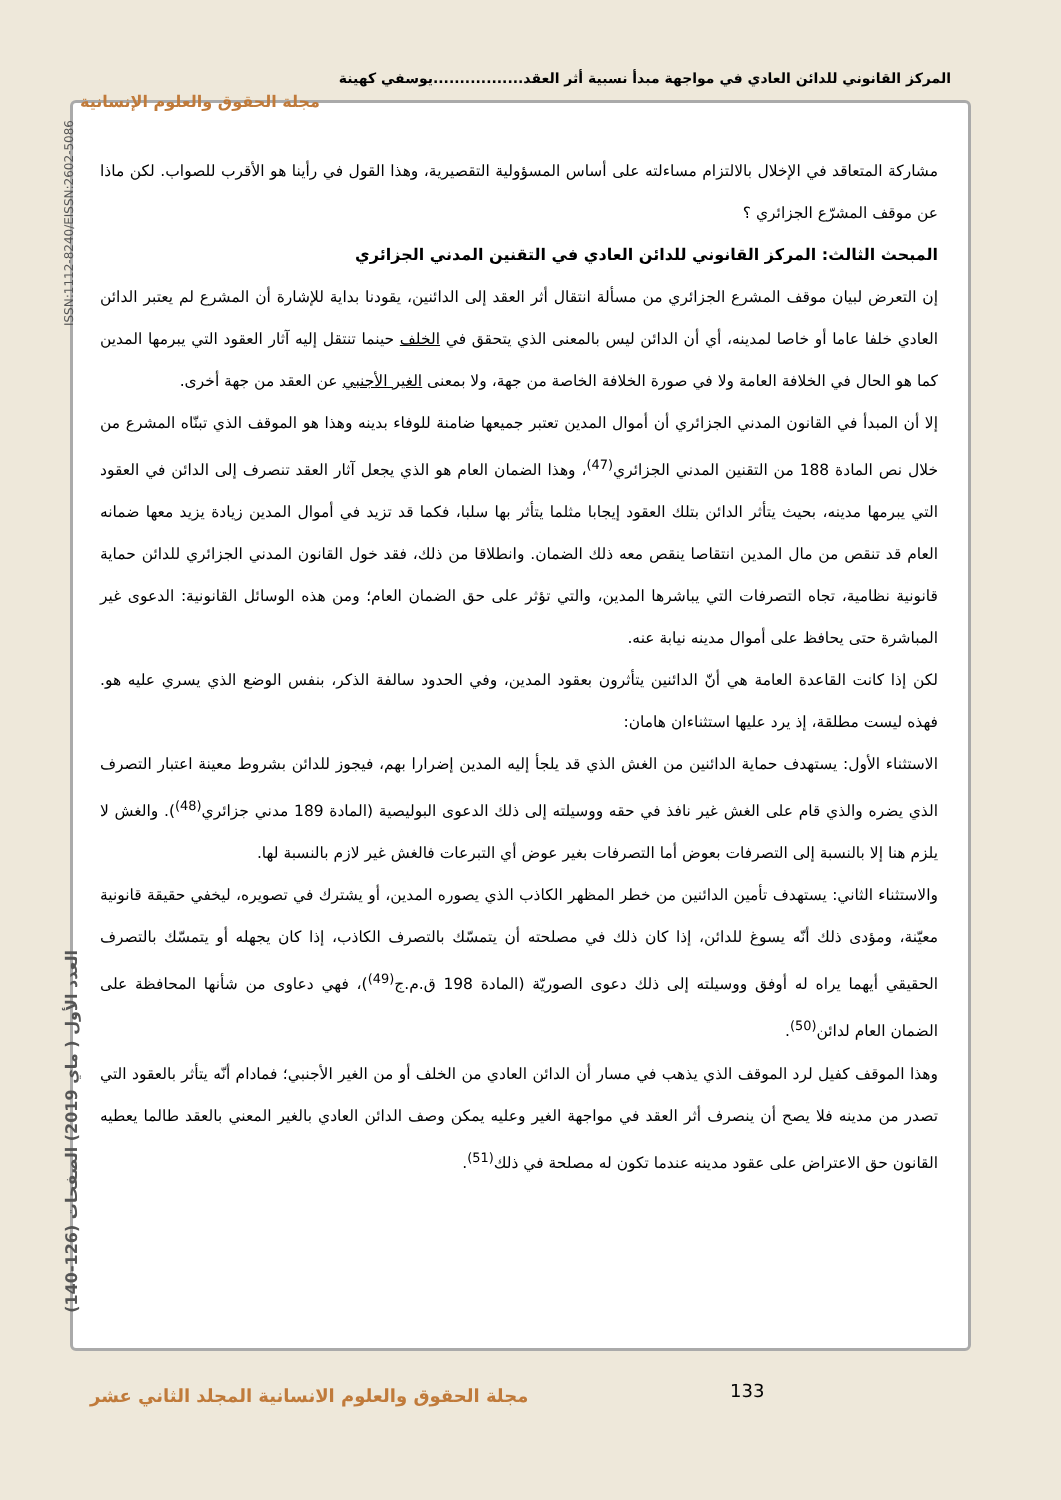المركز القانوني للدائن العادي في مواجهة مبدأ نسبية أثر العقد.................يوسفي كهينة
مجلة الحقوق والعلوم الإنسانية
ISSN:1112-8240/EISSN:2602-5086
العدد الأول ( ماي 2019) الصفحات (126-140)
مشاركة المتعاقد في الإخلال بالالتزام مساءلته على أساس المسؤولية التقصيرية، وهذا القول في رأينا هو الأقرب للصواب. لكن ماذا عن موقف المشرّع الجزائري ؟
المبحث الثالث: المركز القانوني للدائن العادي في التقنين المدني الجزائري
إن التعرض لبيان موقف المشرع الجزائري من مسألة انتقال أثر العقد إلى الدائنين، يقودنا بداية للإشارة أن المشرع لم يعتبر الدائن العادي خلفا عاما أو خاصا لمدينه، أي أن الدائن ليس بالمعنى الذي يتحقق في الخلف حينما تنتقل إليه آثار العقود التي يبرمها المدين كما هو الحال في الخلافة العامة ولا في صورة الخلافة الخاصة من جهة، ولا بمعنى الغير الأجنبي عن العقد من جهة أخرى.
إلا أن المبدأ في القانون المدني الجزائري أن أموال المدين تعتبر جميعها ضامنة للوفاء بدينه وهذا هو الموقف الذي تبنّاه المشرع من خلال نص المادة 188 من التقنين المدني الجزائري<sup>(47)</sup>، وهذا الضمان العام هو الذي يجعل آثار العقد تنصرف إلى الدائن في العقود التي يبرمها مدينه، بحيث يتأثر الدائن بتلك العقود إيجابا مثلما يتأثر بها سلبا، فكما قد تزيد في أموال المدين زيادة يزيد معها ضمانه العام قد تنقص من مال المدين انتقاصا ينقص معه ذلك الضمان. وانطلاقا من ذلك، فقد خول القانون المدني الجزائري للدائن حماية قانونية نظامية، تجاه التصرفات التي يباشرها المدين، والتي تؤثر على حق الضمان العام؛ ومن هذه الوسائل القانونية: الدعوى غير المباشرة حتى يحافظ على أموال مدينه نيابة عنه.
لكن إذا كانت القاعدة العامة هي أنّ الدائنين يتأثرون بعقود المدين، وفي الحدود سالفة الذكر، بنفس الوضع الذي يسري عليه هو. فهذه ليست مطلقة، إذ يرد عليها استثناءان هامان:
الاستثناء الأول: يستهدف حماية الدائنين من الغش الذي قد يلجأ إليه المدين إضرارا بهم، فيجوز للدائن بشروط معينة اعتبار التصرف الذي يضره والذي قام على الغش غير نافذ في حقه ووسيلته إلى ذلك الدعوى البوليصية (المادة 189 مدني جزائري<sup>(48)</sup>). والغش لا يلزم هنا إلا بالنسبة إلى التصرفات بعوض أما التصرفات بغير عوض أي التبرعات فالغش غير لازم بالنسبة لها.
والاستثناء الثاني: يستهدف تأمين الدائنين من خطر المظهر الكاذب الذي يصوره المدين، أو يشترك في تصويره، ليخفي حقيقة قانونية معيّنة، ومؤدى ذلك أنّه يسوغ للدائن، إذا كان ذلك في مصلحته أن يتمسّك بالتصرف الكاذب، إذا كان يجهله أو يتمسّك بالتصرف الحقيقي أيهما يراه له أوفق ووسيلته إلى ذلك دعوى الصوريّة (المادة 198 ق.م.ج<sup>(49)</sup>)، فهي دعاوى من شأنها المحافظة على الضمان العام لدائن<sup>(50)</sup>.
وهذا الموقف كفيل لرد الموقف الذي يذهب في مسار أن الدائن العادي من الخلف أو من الغير الأجنبي؛ فمادام أنّه يتأثر بالعقود التي تصدر من مدينه فلا يصح أن ينصرف أثر العقد في مواجهة الغير وعليه يمكن وصف الدائن العادي بالغير المعني بالعقد طالما يعطيه القانون حق الاعتراض على عقود مدينه عندما تكون له مصلحة في ذلك<sup>(51)</sup>.
133
مجلة الحقوق والعلوم الانسانية المجلد الثاني عشر